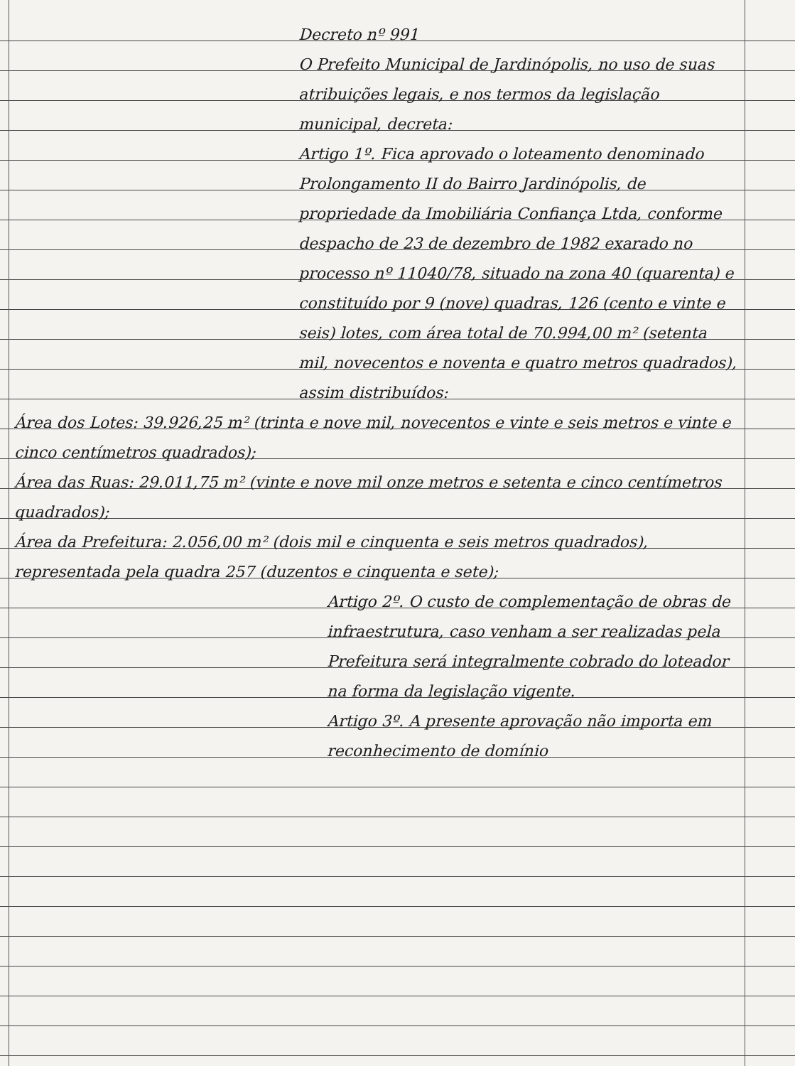Decreto nº 991
O Prefeito Municipal de Jardinópolis, no uso de suas atribuições legais, e nos termos da legislação municipal, decreta:
Artigo 1º. Fica aprovado o loteamento denominado Prolongamento II do Bairro Jardinópolis, de propriedade da Imobiliária Confiança Ltda, conforme despacho de 23 de dezembro de 1982 exarado no processo nº 11040/78, situado na zona 40 (quarenta) e constituído por 9 (nove) quadras, 126 (cento e vinte e seis) lotes, com área total de 70.994,00 m² (setenta mil, novecentos e noventa e quatro metros quadrados), assim distribuídos:
Área dos Lotes: 39.926,25 m² (trinta e nove mil, novecentos e vinte e seis metros e vinte e cinco centímetros quadrados);
Área das Ruas: 29.011,75 m² (vinte e nove mil onze metros e setenta e cinco centímetros quadrados);
Área da Prefeitura: 2.056,00 m² (dois mil e cinquenta e seis metros quadrados), representada pela quadra 257 (duzentos e cinquenta e sete);
Artigo 2º. O custo de complementação de obras de infraestrutura, caso venham a ser realizadas pela Prefeitura será integralmente cobrado do loteador na forma da legislação vigente.
Artigo 3º. A presente aprovação não importa em reconhecimento de domínio